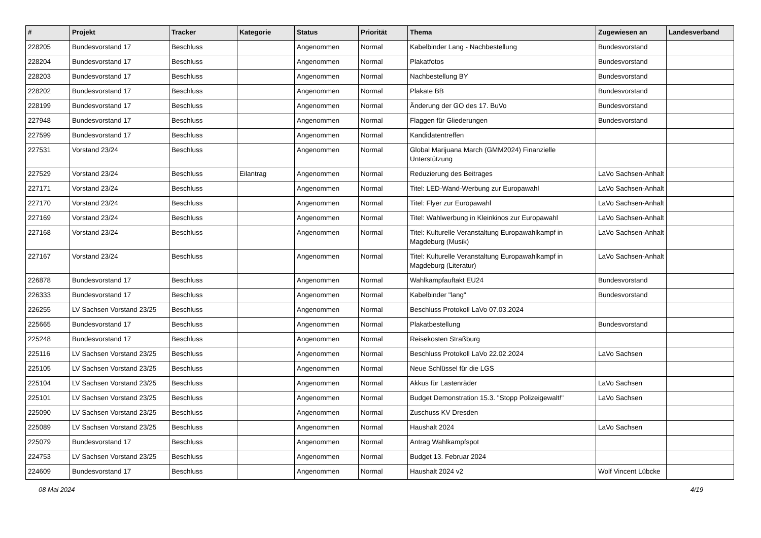| # | Projekt | Tracker | Kategorie | Status | Priorität | Thema | Zugewiesen an | Landesverband |
| --- | --- | --- | --- | --- | --- | --- | --- | --- |
| 228205 | Bundesvorstand 17 | Beschluss | | Angenommen | Normal | Kabelbinder Lang - Nachbestellung | Bundesvorstand | |
| 228204 | Bundesvorstand 17 | Beschluss | | Angenommen | Normal | Plakatfotos | Bundesvorstand | |
| 228203 | Bundesvorstand 17 | Beschluss | | Angenommen | Normal | Nachbestellung BY | Bundesvorstand | |
| 228202 | Bundesvorstand 17 | Beschluss | | Angenommen | Normal | Plakate BB | Bundesvorstand | |
| 228199 | Bundesvorstand 17 | Beschluss | | Angenommen | Normal | Änderung der GO des 17. BuVo | Bundesvorstand | |
| 227948 | Bundesvorstand 17 | Beschluss | | Angenommen | Normal | Flaggen für Gliederungen | Bundesvorstand | |
| 227599 | Bundesvorstand 17 | Beschluss | | Angenommen | Normal | Kandidatentreffen | | |
| 227531 | Vorstand 23/24 | Beschluss | | Angenommen | Normal | Global Marijuana March (GMM2024) Finanzielle Unterstützung | | |
| 227529 | Vorstand 23/24 | Beschluss | Eilantrag | Angenommen | Normal | Reduzierung des Beitrages | LaVo Sachsen-Anhalt | |
| 227171 | Vorstand 23/24 | Beschluss | | Angenommen | Normal | Titel: LED-Wand-Werbung zur Europawahl | LaVo Sachsen-Anhalt | |
| 227170 | Vorstand 23/24 | Beschluss | | Angenommen | Normal | Titel: Flyer zur Europawahl | LaVo Sachsen-Anhalt | |
| 227169 | Vorstand 23/24 | Beschluss | | Angenommen | Normal | Titel: Wahlwerbung in Kleinkinos zur Europawahl | LaVo Sachsen-Anhalt | |
| 227168 | Vorstand 23/24 | Beschluss | | Angenommen | Normal | Titel: Kulturelle Veranstaltung Europawahlkampf in Magdeburg (Musik) | LaVo Sachsen-Anhalt | |
| 227167 | Vorstand 23/24 | Beschluss | | Angenommen | Normal | Titel: Kulturelle Veranstaltung Europawahlkampf in Magdeburg (Literatur) | LaVo Sachsen-Anhalt | |
| 226878 | Bundesvorstand 17 | Beschluss | | Angenommen | Normal | Wahlkampfauftakt EU24 | Bundesvorstand | |
| 226333 | Bundesvorstand 17 | Beschluss | | Angenommen | Normal | Kabelbinder "lang" | Bundesvorstand | |
| 226255 | LV Sachsen Vorstand 23/25 | Beschluss | | Angenommen | Normal | Beschluss Protokoll LaVo 07.03.2024 | | |
| 225665 | Bundesvorstand 17 | Beschluss | | Angenommen | Normal | Plakatbestellung | Bundesvorstand | |
| 225248 | Bundesvorstand 17 | Beschluss | | Angenommen | Normal | Reisekosten Straßburg | | |
| 225116 | LV Sachsen Vorstand 23/25 | Beschluss | | Angenommen | Normal | Beschluss Protokoll LaVo 22.02.2024 | LaVo Sachsen | |
| 225105 | LV Sachsen Vorstand 23/25 | Beschluss | | Angenommen | Normal | Neue Schlüssel für die LGS | | |
| 225104 | LV Sachsen Vorstand 23/25 | Beschluss | | Angenommen | Normal | Akkus für Lastenräder | LaVo Sachsen | |
| 225101 | LV Sachsen Vorstand 23/25 | Beschluss | | Angenommen | Normal | Budget Demonstration 15.3. "Stopp Polizeigewalt!" | LaVo Sachsen | |
| 225090 | LV Sachsen Vorstand 23/25 | Beschluss | | Angenommen | Normal | Zuschuss KV Dresden | | |
| 225089 | LV Sachsen Vorstand 23/25 | Beschluss | | Angenommen | Normal | Haushalt 2024 | LaVo Sachsen | |
| 225079 | Bundesvorstand 17 | Beschluss | | Angenommen | Normal | Antrag Wahlkampfspot | | |
| 224753 | LV Sachsen Vorstand 23/25 | Beschluss | | Angenommen | Normal | Budget 13. Februar 2024 | | |
| 224609 | Bundesvorstand 17 | Beschluss | | Angenommen | Normal | Haushalt 2024 v2 | Wolf Vincent Lübcke | |
08 Mai 2024 4/19